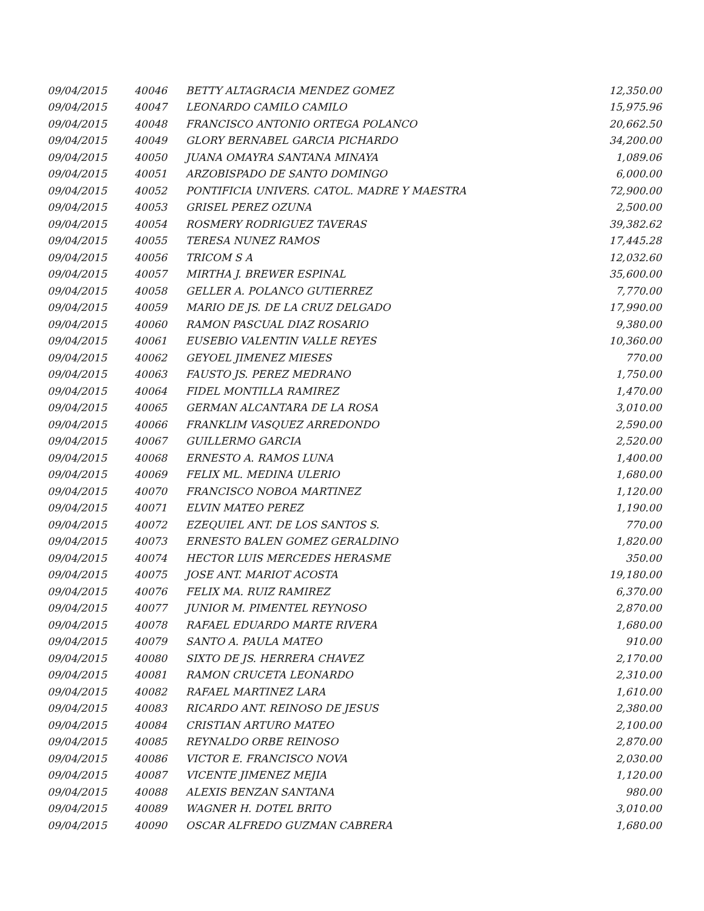| 09/04/2015 | 40046 | BETTY ALTAGRACIA MENDEZ GOMEZ | 12,350.00 |
| 09/04/2015 | 40047 | LEONARDO CAMILO CAMILO | 15,975.96 |
| 09/04/2015 | 40048 | FRANCISCO ANTONIO ORTEGA POLANCO | 20,662.50 |
| 09/04/2015 | 40049 | GLORY BERNABEL GARCIA PICHARDO | 34,200.00 |
| 09/04/2015 | 40050 | JUANA OMAYRA SANTANA MINAYA | 1,089.06 |
| 09/04/2015 | 40051 | ARZOBISPADO DE SANTO DOMINGO | 6,000.00 |
| 09/04/2015 | 40052 | PONTIFICIA UNIVERS. CATOL. MADRE Y MAESTRA | 72,900.00 |
| 09/04/2015 | 40053 | GRISEL PEREZ OZUNA | 2,500.00 |
| 09/04/2015 | 40054 | ROSMERY RODRIGUEZ TAVERAS | 39,382.62 |
| 09/04/2015 | 40055 | TERESA NUNEZ RAMOS | 17,445.28 |
| 09/04/2015 | 40056 | TRICOM S A | 12,032.60 |
| 09/04/2015 | 40057 | MIRTHA J. BREWER ESPINAL | 35,600.00 |
| 09/04/2015 | 40058 | GELLER A. POLANCO GUTIERREZ | 7,770.00 |
| 09/04/2015 | 40059 | MARIO DE JS. DE LA CRUZ DELGADO | 17,990.00 |
| 09/04/2015 | 40060 | RAMON PASCUAL DIAZ ROSARIO | 9,380.00 |
| 09/04/2015 | 40061 | EUSEBIO VALENTIN VALLE REYES | 10,360.00 |
| 09/04/2015 | 40062 | GEYOEL JIMENEZ MIESES | 770.00 |
| 09/04/2015 | 40063 | FAUSTO JS. PEREZ MEDRANO | 1,750.00 |
| 09/04/2015 | 40064 | FIDEL MONTILLA RAMIREZ | 1,470.00 |
| 09/04/2015 | 40065 | GERMAN ALCANTARA DE LA ROSA | 3,010.00 |
| 09/04/2015 | 40066 | FRANKLIM VASQUEZ ARREDONDO | 2,590.00 |
| 09/04/2015 | 40067 | GUILLERMO GARCIA | 2,520.00 |
| 09/04/2015 | 40068 | ERNESTO A. RAMOS LUNA | 1,400.00 |
| 09/04/2015 | 40069 | FELIX ML. MEDINA ULERIO | 1,680.00 |
| 09/04/2015 | 40070 | FRANCISCO NOBOA MARTINEZ | 1,120.00 |
| 09/04/2015 | 40071 | ELVIN MATEO PEREZ | 1,190.00 |
| 09/04/2015 | 40072 | EZEQUIEL ANT. DE LOS SANTOS S. | 770.00 |
| 09/04/2015 | 40073 | ERNESTO BALEN GOMEZ GERALDINO | 1,820.00 |
| 09/04/2015 | 40074 | HECTOR LUIS MERCEDES HERASME | 350.00 |
| 09/04/2015 | 40075 | JOSE ANT. MARIOT ACOSTA | 19,180.00 |
| 09/04/2015 | 40076 | FELIX MA. RUIZ RAMIREZ | 6,370.00 |
| 09/04/2015 | 40077 | JUNIOR M. PIMENTEL REYNOSO | 2,870.00 |
| 09/04/2015 | 40078 | RAFAEL EDUARDO MARTE RIVERA | 1,680.00 |
| 09/04/2015 | 40079 | SANTO A. PAULA MATEO | 910.00 |
| 09/04/2015 | 40080 | SIXTO DE JS. HERRERA CHAVEZ | 2,170.00 |
| 09/04/2015 | 40081 | RAMON CRUCETA LEONARDO | 2,310.00 |
| 09/04/2015 | 40082 | RAFAEL MARTINEZ LARA | 1,610.00 |
| 09/04/2015 | 40083 | RICARDO ANT. REINOSO DE JESUS | 2,380.00 |
| 09/04/2015 | 40084 | CRISTIAN ARTURO MATEO | 2,100.00 |
| 09/04/2015 | 40085 | REYNALDO ORBE REINOSO | 2,870.00 |
| 09/04/2015 | 40086 | VICTOR E. FRANCISCO NOVA | 2,030.00 |
| 09/04/2015 | 40087 | VICENTE JIMENEZ MEJIA | 1,120.00 |
| 09/04/2015 | 40088 | ALEXIS BENZAN SANTANA | 980.00 |
| 09/04/2015 | 40089 | WAGNER H. DOTEL BRITO | 3,010.00 |
| 09/04/2015 | 40090 | OSCAR ALFREDO GUZMAN CABRERA | 1,680.00 |